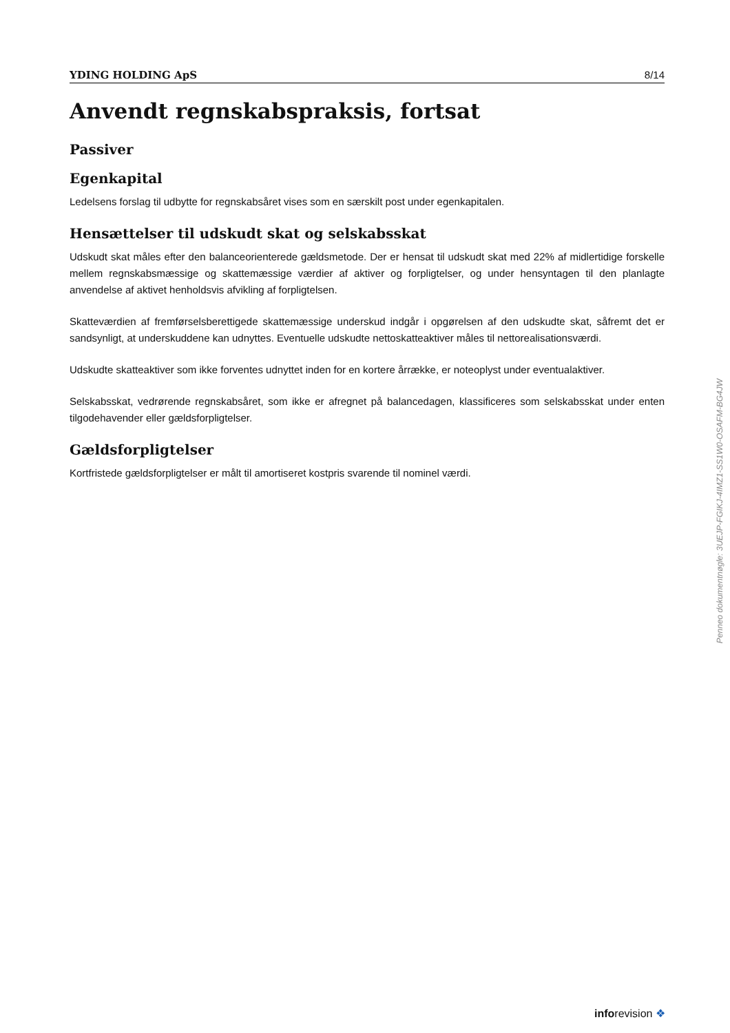YDING HOLDING ApS 8/14
Anvendt regnskabspraksis, fortsat
Passiver
Egenkapital
Ledelsens forslag til udbytte for regnskabsåret vises som en særskilt post under egenkapitalen.
Hensættelser til udskudt skat og selskabsskat
Udskudt skat måles efter den balanceorienterede gældsmetode. Der er hensat til udskudt skat med 22% af midlertidige forskelle mellem regnskabsmæssige og skattemæssige værdier af aktiver og forpligtelser, og under hensyntagen til den planlagte anvendelse af aktivet henholdsvis afvikling af forpligtelsen.
Skatteværdien af fremførselsberettigede skattemæssige underskud indgår i opgørelsen af den udskudte skat, såfremt det er sandsynligt, at underskuddene kan udnyttes. Eventuelle udskudte nettoskatteaktiver måles til nettorealisationsværdi.
Udskudte skatteaktiver som ikke forventes udnyttet inden for en kortere årrække, er noteoplyst under eventualaktiver.
Selskabsskat, vedrørende regnskabsåret, som ikke er afregnet på balancedagen, klassificeres som selskabsskat under enten tilgodehavender eller gældsforpligtelser.
Gældsforpligtelser
Kortfristede gældsforpligtelser er målt til amortiseret kostpris svarende til nominel værdi.
Penneo dokumentnøgle: 3UEJP-FGIKJ-4IMZ1-SS1W0-OSAFM-BG4JW
inforevision ❖